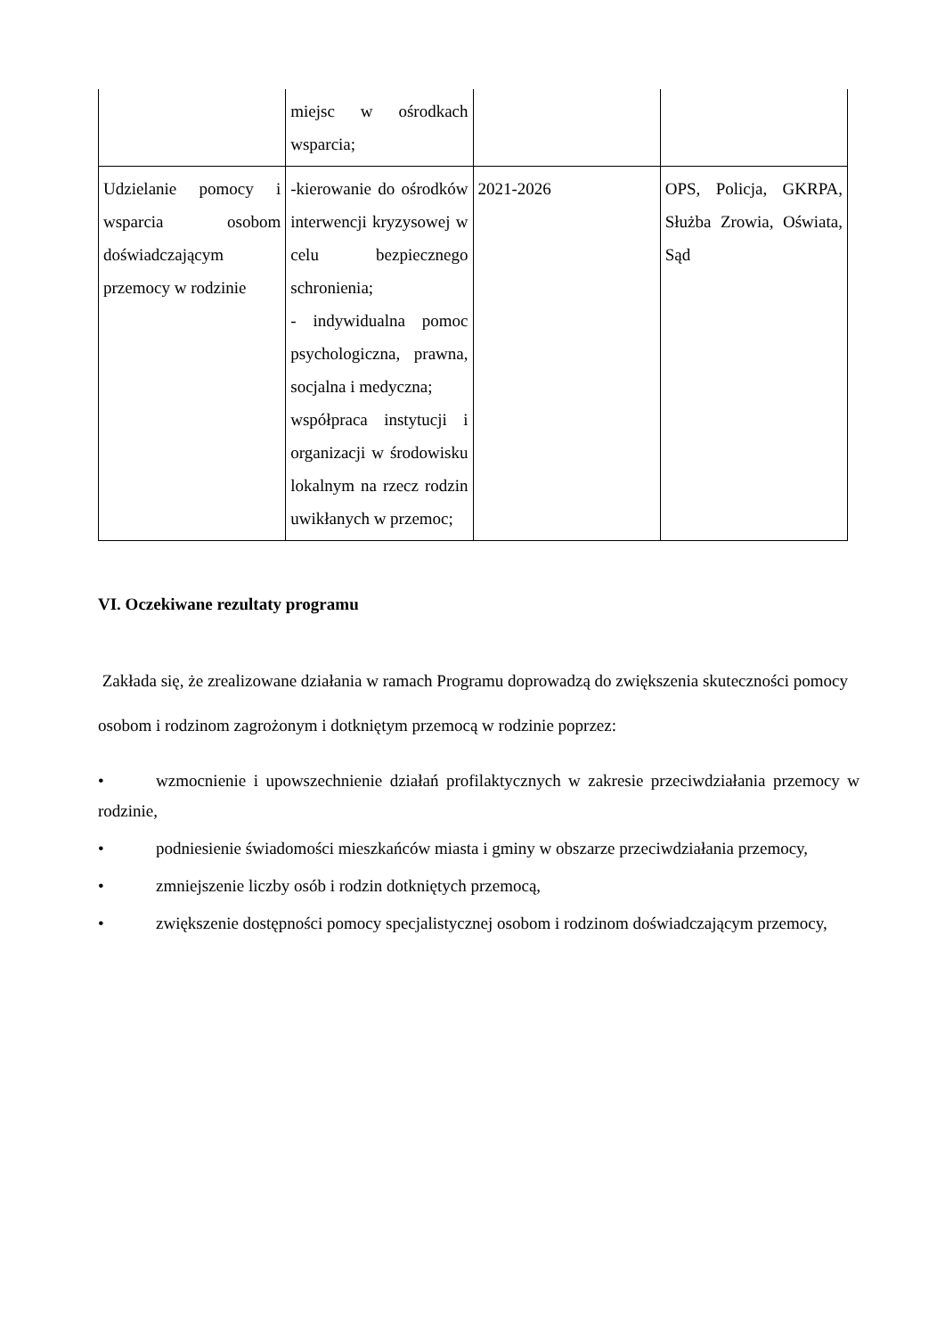| | miejsc w ośrodkach wsparcia; | | |
| Udzielanie pomocy i wsparcia osobom doświadczającym przemocy w rodzinie | -kierowanie do ośrodków interwencji kryzysowej w celu bezpiecznego schronienia; - indywidualna pomoc psychologiczna, prawna, socjalna i medyczna; współpraca instytucji i organizacji w środowisku lokalnym na rzecz rodzin uwikłanych w przemoc; | 2021-2026 | OPS, Policja, GKRPA, Służba Zrowia, Oświata, Sąd |
VI. Oczekiwane rezultaty programu
Zakłada się, że zrealizowane działania w ramach Programu doprowadzą do zwiększenia skuteczności pomocy osobom i rodzinom zagrożonym i dotkniętym przemocą w rodzinie poprzez:
• wzmocnienie i upowszechnienie działań profilaktycznych w zakresie przeciwdziałania przemocy w rodzinie,
• podniesienie świadomości mieszkańców miasta i gminy w obszarze przeciwdziałania przemocy,
• zmniejszenie liczby osób i rodzin dotkniętych przemocą,
• zwiększenie dostępności pomocy specjalistycznej osobom i rodzinom doświadczającym przemocy,